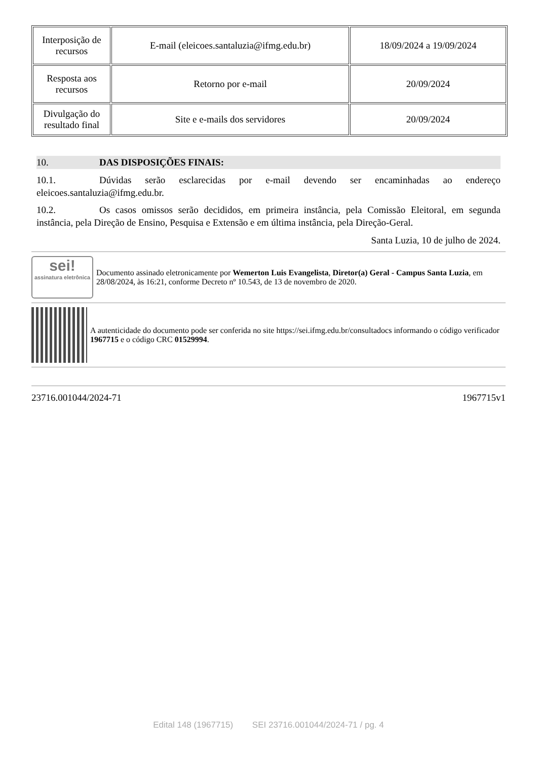| Interposição de recursos | E-mail (eleicoes.santaluzia@ifmg.edu.br) | 18/09/2024 a 19/09/2024 |
| Resposta aos recursos | Retorno por e-mail | 20/09/2024 |
| Divulgação do resultado final | Site e e-mails dos servidores | 20/09/2024 |
10. DAS DISPOSIÇÕES FINAIS:
10.1. Dúvidas serão esclarecidas por e-mail devendo ser encaminhadas ao endereço eleicoes.santaluzia@ifmg.edu.br.
10.2. Os casos omissos serão decididos, em primeira instância, pela Comissão Eleitoral, em segunda instância, pela Direção de Ensino, Pesquisa e Extensão e em última instância, pela Direção-Geral.
Santa Luzia, 10 de julho de 2024.
sei!
assinatura eletrônica
Documento assinado eletronicamente por Wemerton Luis Evangelista, Diretor(a) Geral - Campus Santa Luzia, em 28/08/2024, às 16:21, conforme Decreto nº 10.543, de 13 de novembro de 2020.
A autenticidade do documento pode ser conferida no site https://sei.ifmg.edu.br/consultadocs informando o código verificador 1967715 e o código CRC 01529994.
23716.001044/2024-71 1967715v1
Edital 148 (1967715) SEI 23716.001044/2024-71 / pg. 4